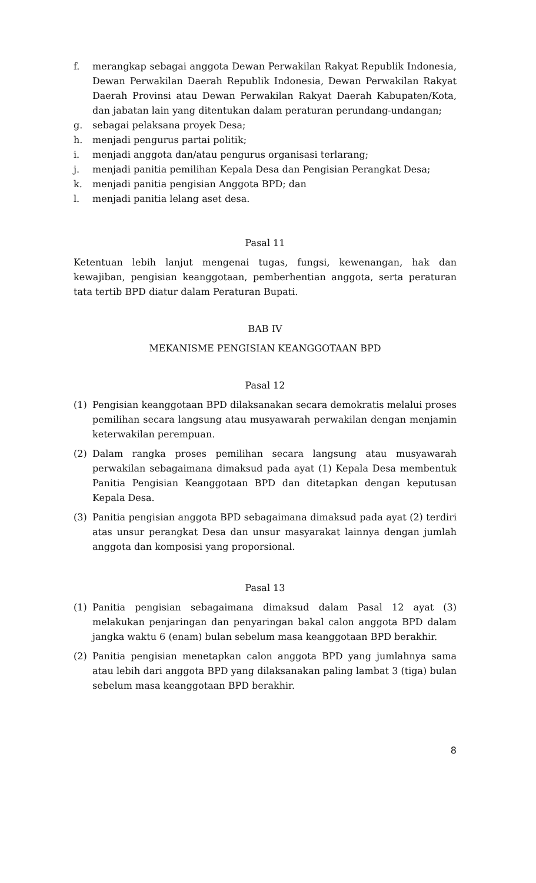f. merangkap sebagai anggota Dewan Perwakilan Rakyat Republik Indonesia, Dewan Perwakilan Daerah Republik Indonesia, Dewan Perwakilan Rakyat Daerah Provinsi atau Dewan Perwakilan Rakyat Daerah Kabupaten/Kota, dan jabatan lain yang ditentukan dalam peraturan perundang-undangan;
g. sebagai pelaksana proyek Desa;
h. menjadi pengurus partai politik;
i. menjadi anggota dan/atau pengurus organisasi terlarang;
j. menjadi panitia pemilihan Kepala Desa dan Pengisian Perangkat Desa;
k. menjadi panitia pengisian Anggota BPD; dan
l. menjadi panitia lelang aset desa.
Pasal 11
Ketentuan lebih lanjut mengenai tugas, fungsi, kewenangan, hak dan kewajiban, pengisian keanggotaan, pemberhentian anggota, serta peraturan tata tertib BPD diatur dalam Peraturan Bupati.
BAB IV
MEKANISME PENGISIAN KEANGGOTAAN BPD
Pasal 12
(1) Pengisian keanggotaan BPD dilaksanakan secara demokratis melalui proses pemilihan secara langsung atau musyawarah perwakilan dengan menjamin keterwakilan perempuan.
(2) Dalam rangka proses pemilihan secara langsung atau musyawarah perwakilan sebagaimana dimaksud pada ayat (1) Kepala Desa membentuk Panitia Pengisian Keanggotaan BPD dan ditetapkan dengan keputusan Kepala Desa.
(3) Panitia pengisian anggota BPD sebagaimana dimaksud pada ayat (2) terdiri atas unsur perangkat Desa dan unsur masyarakat lainnya dengan jumlah anggota dan komposisi yang proporsional.
Pasal 13
(1) Panitia pengisian sebagaimana dimaksud dalam Pasal 12 ayat (3) melakukan penjaringan dan penyaringan bakal calon anggota BPD dalam jangka waktu 6 (enam) bulan sebelum masa keanggotaan BPD berakhir.
(2) Panitia pengisian menetapkan calon anggota BPD yang jumlahnya sama atau lebih dari anggota BPD yang dilaksanakan paling lambat 3 (tiga) bulan sebelum masa keanggotaan BPD berakhir.
8